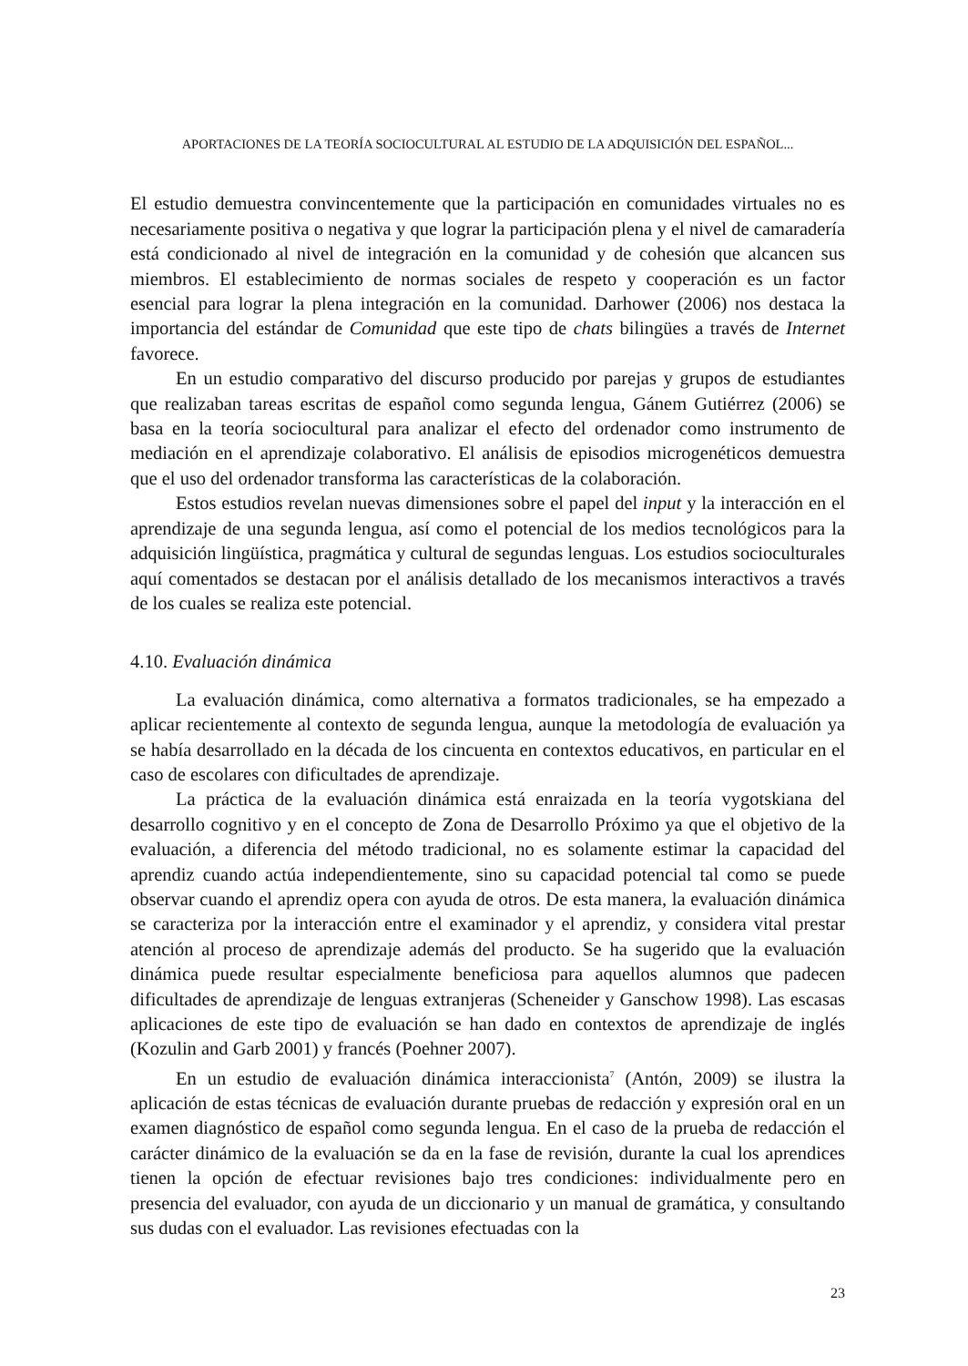APORTACIONES DE LA TEORÍA SOCIOCULTURAL AL ESTUDIO DE LA ADQUISICIÓN DEL ESPAÑOL...
El estudio demuestra convincentemente que la participación en comunidades virtuales no es necesariamente positiva o negativa y que lograr la participación plena y el nivel de camaradería está condicionado al nivel de integración en la comunidad y de cohesión que alcancen sus miembros. El establecimiento de normas sociales de respeto y cooperación es un factor esencial para lograr la plena integración en la comunidad. Darhower (2006) nos destaca la importancia del estándar de Comunidad que este tipo de chats bilingües a través de Internet favorece.
En un estudio comparativo del discurso producido por parejas y grupos de estudiantes que realizaban tareas escritas de español como segunda lengua, Gánem Gutiérrez (2006) se basa en la teoría sociocultural para analizar el efecto del ordenador como instrumento de mediación en el aprendizaje colaborativo. El análisis de episodios microgenéticos demuestra que el uso del ordenador transforma las características de la colaboración.
Estos estudios revelan nuevas dimensiones sobre el papel del input y la interacción en el aprendizaje de una segunda lengua, así como el potencial de los medios tecnológicos para la adquisición lingüística, pragmática y cultural de segundas lenguas. Los estudios socioculturales aquí comentados se destacan por el análisis detallado de los mecanismos interactivos a través de los cuales se realiza este potencial.
4.10. Evaluación dinámica
La evaluación dinámica, como alternativa a formatos tradicionales, se ha empezado a aplicar recientemente al contexto de segunda lengua, aunque la metodología de evaluación ya se había desarrollado en la década de los cincuenta en contextos educativos, en particular en el caso de escolares con dificultades de aprendizaje.
La práctica de la evaluación dinámica está enraizada en la teoría vygotskiana del desarrollo cognitivo y en el concepto de Zona de Desarrollo Próximo ya que el objetivo de la evaluación, a diferencia del método tradicional, no es solamente estimar la capacidad del aprendiz cuando actúa independientemente, sino su capacidad potencial tal como se puede observar cuando el aprendiz opera con ayuda de otros. De esta manera, la evaluación dinámica se caracteriza por la interacción entre el examinador y el aprendiz, y considera vital prestar atención al proceso de aprendizaje además del producto. Se ha sugerido que la evaluación dinámica puede resultar especialmente beneficiosa para aquellos alumnos que padecen dificultades de aprendizaje de lenguas extranjeras (Scheneider y Ganschow 1998). Las escasas aplicaciones de este tipo de evaluación se han dado en contextos de aprendizaje de inglés (Kozulin and Garb 2001) y francés (Poehner 2007).
En un estudio de evaluación dinámica interaccionista<sup>7</sup> (Antón, 2009) se ilustra la aplicación de estas técnicas de evaluación durante pruebas de redacción y expresión oral en un examen diagnóstico de español como segunda lengua. En el caso de la prueba de redacción el carácter dinámico de la evaluación se da en la fase de revisión, durante la cual los aprendices tienen la opción de efectuar revisiones bajo tres condiciones: individualmente pero en presencia del evaluador, con ayuda de un diccionario y un manual de gramática, y consultando sus dudas con el evaluador. Las revisiones efectuadas con la
23